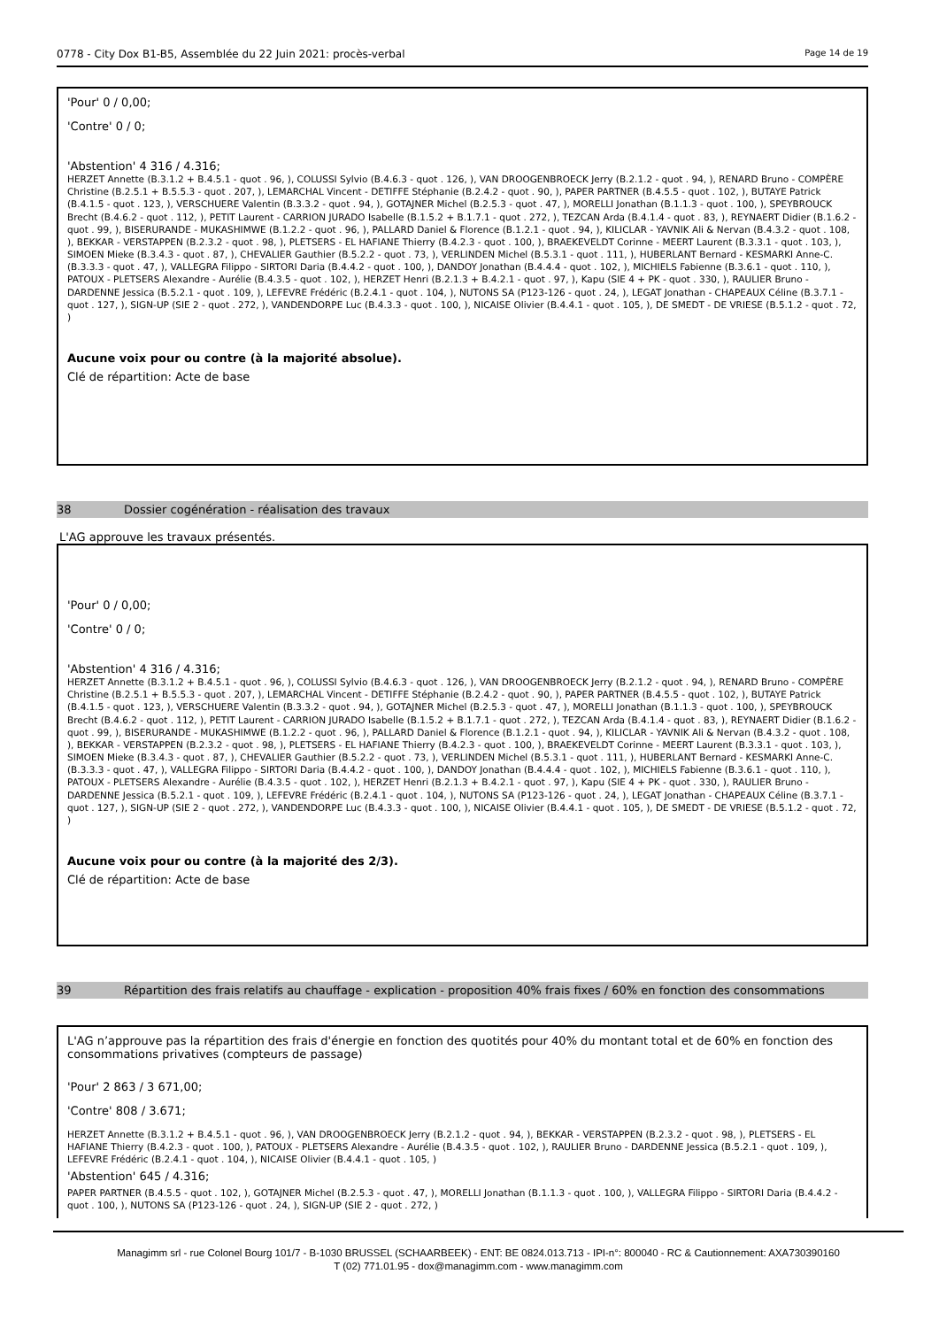0778 - City Dox B1-B5, Assemblée du 22 Juin 2021: procès-verbal Page 14 de 19
'Pour' 0 / 0,00;
'Contre' 0 / 0;
'Abstention' 4 316 / 4.316;
HERZET Annette (B.3.1.2 + B.4.5.1 - quot . 96, ), COLUSSI Sylvio (B.4.6.3 - quot . 126, ), VAN DROOGENBROECK Jerry (B.2.1.2 - quot . 94, ), RENARD Bruno - COMPÈRE Christine (B.2.5.1 + B.5.5.3 - quot . 207, ), LEMARCHAL Vincent - DETIFFE Stéphanie (B.2.4.2 - quot . 90, ), PAPER PARTNER (B.4.5.5 - quot . 102, ), BUTAYE Patrick (B.4.1.5 - quot . 123, ), VERSCHUERE Valentin (B.3.3.2 - quot . 94, ), GOTAJNER Michel (B.2.5.3 - quot . 47, ), MORELLI Jonathan (B.1.1.3 - quot . 100, ), SPEYBROUCK Brecht (B.4.6.2 - quot . 112, ), PETIT Laurent - CARRION JURADO Isabelle (B.1.5.2 + B.1.7.1 - quot . 272, ), TEZCAN Arda (B.4.1.4 - quot . 83, ), REYNAERT Didier (B.1.6.2 - quot . 99, ), BISERURANDE - MUKASHIMWE (B.1.2.2 - quot . 96, ), PALLARD Daniel & Florence (B.1.2.1 - quot . 94, ), KILICLAR - YAVNIK Ali & Nervan (B.4.3.2 - quot . 108, ), BEKKAR - VERSTAPPEN (B.2.3.2 - quot . 98, ), PLETSERS - EL HAFIANE Thierry (B.4.2.3 - quot . 100, ), BRAEKEVELDT Corinne - MEERT Laurent (B.3.3.1 - quot . 103, ), SIMOEN Mieke (B.3.4.3 - quot . 87, ), CHEVALIER Gauthier (B.5.2.2 - quot . 73, ), VERLINDEN Michel (B.5.3.1 - quot . 111, ), HUBERLANT Bernard - KESMARKI Anne-C. (B.3.3.3 - quot . 47, ), VALLEGRA Filippo - SIRTORI Daria (B.4.4.2 - quot . 100, ), DANDOY Jonathan (B.4.4.4 - quot . 102, ), MICHIELS Fabienne (B.3.6.1 - quot . 110, ), PATOUX - PLETSERS Alexandre - Aurélie (B.4.3.5 - quot . 102, ), HERZET Henri (B.2.1.3 + B.4.2.1 - quot . 97, ), Kapu (SIE 4 + PK - quot . 330, ), RAULIER Bruno - DARDENNE Jessica (B.5.2.1 - quot . 109, ), LEFEVRE Frédéric (B.2.4.1 - quot . 104, ), NUTONS SA (P123-126 - quot . 24, ), LEGAT Jonathan - CHAPEAUX Céline (B.3.7.1 - quot . 127, ), SIGN-UP (SIE 2 - quot . 272, ), VANDENDORPE Luc (B.4.3.3 - quot . 100, ), NICAISE Olivier (B.4.4.1 - quot . 105, ), DE SMEDT - DE VRIESE (B.5.1.2 - quot . 72, )
Aucune voix pour ou contre (à la majorité absolue).
Clé de répartition: Acte de base
38 Dossier cogénération - réalisation des travaux
L'AG approuve les travaux présentés.
'Pour' 0 / 0,00;
'Contre' 0 / 0;
'Abstention' 4 316 / 4.316;
HERZET Annette (B.3.1.2 + B.4.5.1 - quot . 96, ), COLUSSI Sylvio (B.4.6.3 - quot . 126, ), VAN DROOGENBROECK Jerry (B.2.1.2 - quot . 94, ), RENARD Bruno - COMPÈRE Christine (B.2.5.1 + B.5.5.3 - quot . 207, ), LEMARCHAL Vincent - DETIFFE Stéphanie (B.2.4.2 - quot . 90, ), PAPER PARTNER (B.4.5.5 - quot . 102, ), BUTAYE Patrick (B.4.1.5 - quot . 123, ), VERSCHUERE Valentin (B.3.3.2 - quot . 94, ), GOTAJNER Michel (B.2.5.3 - quot . 47, ), MORELLI Jonathan (B.1.1.3 - quot . 100, ), SPEYBROUCK Brecht (B.4.6.2 - quot . 112, ), PETIT Laurent - CARRION JURADO Isabelle (B.1.5.2 + B.1.7.1 - quot . 272, ), TEZCAN Arda (B.4.1.4 - quot . 83, ), REYNAERT Didier (B.1.6.2 - quot . 99, ), BISERURANDE - MUKASHIMWE (B.1.2.2 - quot . 96, ), PALLARD Daniel & Florence (B.1.2.1 - quot . 94, ), KILICLAR - YAVNIK Ali & Nervan (B.4.3.2 - quot . 108, ), BEKKAR - VERSTAPPEN (B.2.3.2 - quot . 98, ), PLETSERS - EL HAFIANE Thierry (B.4.2.3 - quot . 100, ), BRAEKEVELDT Corinne - MEERT Laurent (B.3.3.1 - quot . 103, ), SIMOEN Mieke (B.3.4.3 - quot . 87, ), CHEVALIER Gauthier (B.5.2.2 - quot . 73, ), VERLINDEN Michel (B.5.3.1 - quot . 111, ), HUBERLANT Bernard - KESMARKI Anne-C. (B.3.3.3 - quot . 47, ), VALLEGRA Filippo - SIRTORI Daria (B.4.4.2 - quot . 100, ), DANDOY Jonathan (B.4.4.4 - quot . 102, ), MICHIELS Fabienne (B.3.6.1 - quot . 110, ), PATOUX - PLETSERS Alexandre - Aurélie (B.4.3.5 - quot . 102, ), HERZET Henri (B.2.1.3 + B.4.2.1 - quot . 97, ), Kapu (SIE 4 + PK - quot . 330, ), RAULIER Bruno - DARDENNE Jessica (B.5.2.1 - quot . 109, ), LEFEVRE Frédéric (B.2.4.1 - quot . 104, ), NUTONS SA (P123-126 - quot . 24, ), LEGAT Jonathan - CHAPEAUX Céline (B.3.7.1 - quot . 127, ), SIGN-UP (SIE 2 - quot . 272, ), VANDENDORPE Luc (B.4.3.3 - quot . 100, ), NICAISE Olivier (B.4.4.1 - quot . 105, ), DE SMEDT - DE VRIESE (B.5.1.2 - quot . 72, )
Aucune voix pour ou contre (à la majorité des 2/3).
Clé de répartition: Acte de base
39 Répartition des frais relatifs au chauffage - explication - proposition 40% frais fixes / 60% en fonction des consommations
L'AG n’approuve pas la répartition des frais d'énergie en fonction des quotités pour 40% du montant total et de 60% en fonction des consommations privatives (compteurs de passage)
'Pour' 2 863 / 3 671,00;
'Contre' 808 / 3.671;
HERZET Annette (B.3.1.2 + B.4.5.1 - quot . 96, ), VAN DROOGENBROECK Jerry (B.2.1.2 - quot . 94, ), BEKKAR - VERSTAPPEN (B.2.3.2 - quot . 98, ), PLETSERS - EL HAFIANE Thierry (B.4.2.3 - quot . 100, ), PATOUX - PLETSERS Alexandre - Aurélie (B.4.3.5 - quot . 102, ), RAULIER Bruno - DARDENNE Jessica (B.5.2.1 - quot . 109, ), LEFEVRE Frédéric (B.2.4.1 - quot . 104, ), NICAISE Olivier (B.4.4.1 - quot . 105, )
'Abstention' 645 / 4.316;
PAPER PARTNER (B.4.5.5 - quot . 102, ), GOTAJNER Michel (B.2.5.3 - quot . 47, ), MORELLI Jonathan (B.1.1.3 - quot . 100, ), VALLEGRA Filippo - SIRTORI Daria (B.4.4.2 - quot . 100, ), NUTONS SA (P123-126 - quot . 24, ), SIGN-UP (SIE 2 - quot . 272, )
Managimm srl - rue Colonel Bourg 101/7 - B-1030 BRUSSEL (SCHAARBEEK) - ENT: BE 0824.013.713 - IPI-n°: 800040 - RC & Cautionnement: AXA730390160
T (02) 771.01.95 - dox@managimm.com - www.managimm.com